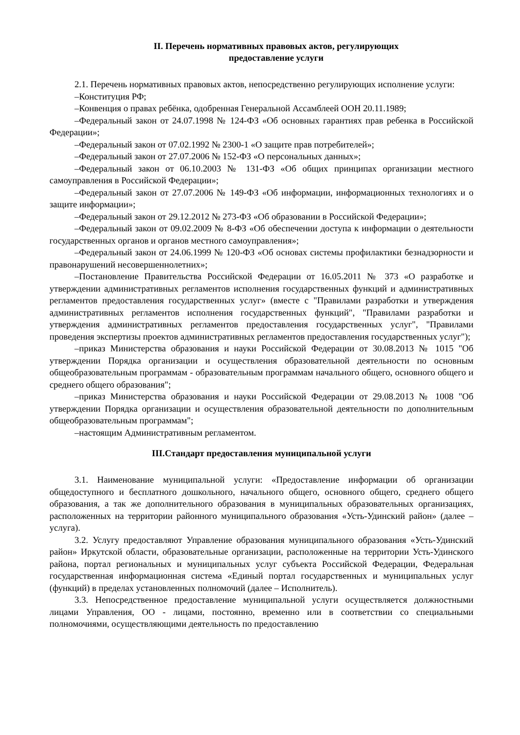II. Перечень нормативных правовых актов, регулирующих
предоставление услуги
2.1. Перечень нормативных правовых актов, непосредственно регулирующих исполнение услуги:
–Конституция РФ;
–Конвенция о правах ребёнка, одобренная Генеральной Ассамблеей ООН 20.11.1989;
–Федеральный закон от 24.07.1998 № 124-ФЗ «Об основных гарантиях прав ребенка в Российской Федерации»;
–Федеральный закон от 07.02.1992 № 2300-1 «О защите прав потребителей»;
–Федеральный закон от 27.07.2006 № 152-ФЗ «О персональных данных»;
–Федеральный закон от 06.10.2003 № 131-ФЗ «Об общих принципах организации местного самоуправления в Российской Федерации»;
–Федеральный закон от 27.07.2006 № 149-ФЗ «Об информации, информационных технологиях и о защите информации»;
–Федеральный закон от 29.12.2012 № 273-ФЗ «Об образовании в Российской Федерации»;
–Федеральный закон от 09.02.2009 № 8-ФЗ «Об обеспечении доступа к информации о деятельности государственных органов и органов местного самоуправления»;
–Федеральный закон от 24.06.1999 № 120-ФЗ «Об основах системы профилактики безнадзорности и правонарушений несовершеннолетних»;
–Постановление Правительства Российской Федерации от 16.05.2011 № 373 «О разработке и утверждении административных регламентов исполнения государственных функций и административных регламентов предоставления государственных услуг» (вместе с "Правилами разработки и утверждения административных регламентов исполнения государственных функций", "Правилами разработки и утверждения административных регламентов предоставления государственных услуг", "Правилами проведения экспертизы проектов административных регламентов предоставления государственных услуг");
–приказ Министерства образования и науки Российской Федерации от 30.08.2013 № 1015 "Об утверждении Порядка организации и осуществления образовательной деятельности по основным общеобразовательным программам - образовательным программам начального общего, основного общего и среднего общего образования";
–приказ Министерства образования и науки Российской Федерации от 29.08.2013 № 1008 "Об утверждении Порядка организации и осуществления образовательной деятельности по дополнительным общеобразовательным программам";
–настоящим Административным регламентом.
III.Стандарт предоставления муниципальной услуги
3.1. Наименование муниципальной услуги: «Предоставление информации об организации общедоступного и бесплатного дошкольного, начального общего, основного общего, среднего общего образования, а так же дополнительного образования в муниципальных образовательных организациях, расположенных на территории районного муниципального образования «Усть-Удинский район» (далее – услуга).
3.2. Услугу предоставляют Управление образования муниципального образования «Усть-Удинский район» Иркутской области, образовательные организации, расположенные на территории Усть-Удинского района, портал региональных и муниципальных услуг субъекта Российской Федерации, Федеральная государственная информационная система «Единый портал государственных и муниципальных услуг (функций) в пределах установленных полномочий (далее – Исполнитель).
3.3. Непосредственное предоставление муниципальной услуги осуществляется должностными лицами Управления, ОО - лицами, постоянно, временно или в соответствии со специальными полномочиями, осуществляющими деятельность по предоставлению